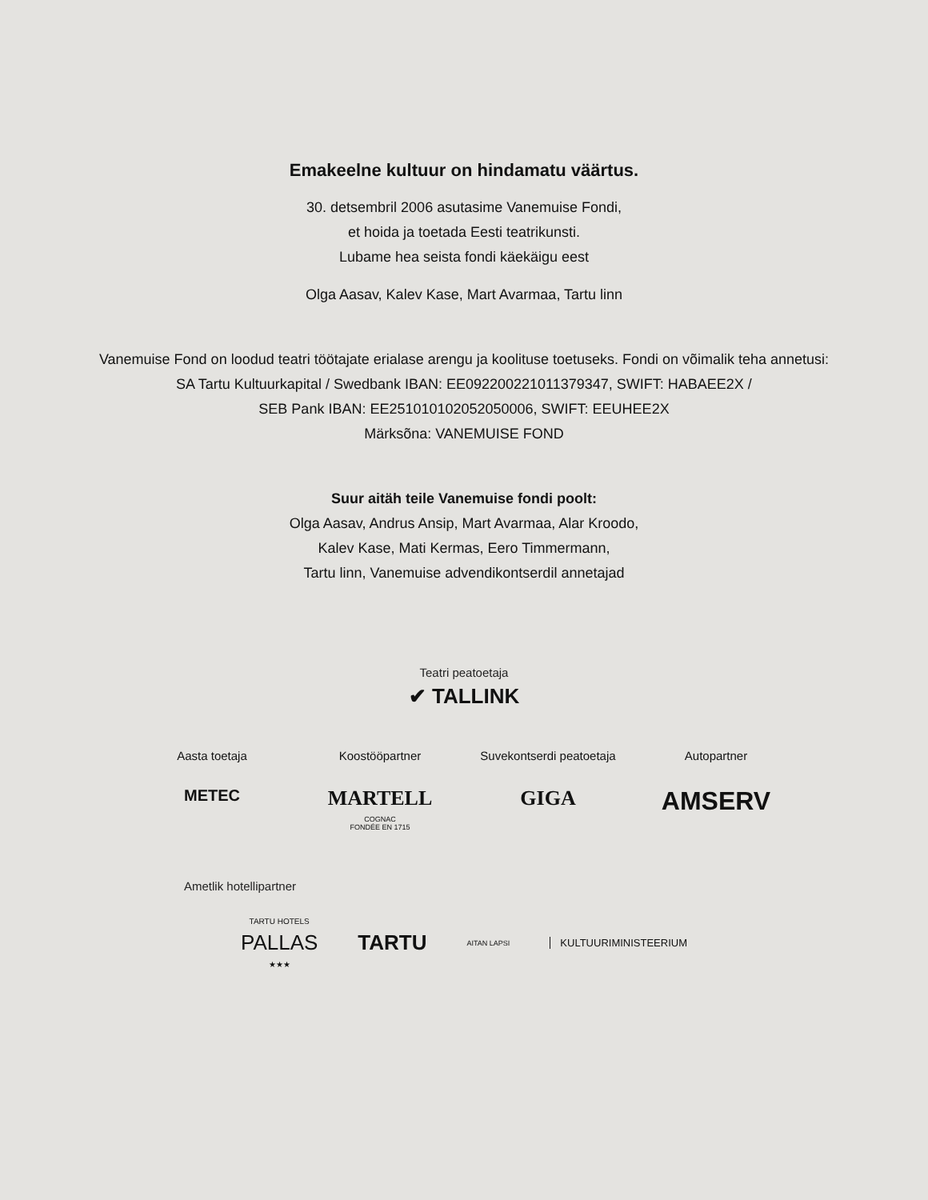Emakeelne kultuur on hindamatu väärtus.
30. detsembril 2006 asutasime Vanemuise Fondi,
et hoida ja toetada Eesti teatrikunsti.
Lubame hea seista fondi käekäigu eest
Olga Aasav, Kalev Kase, Mart Avarmaa, Tartu linn
Vanemuise Fond on loodud teatri töötajate erialase arengu ja koolituse toetuseks. Fondi on võimalik teha annetusi:
SA Tartu Kultuurkapital / Swedbank IBAN: EE092200221011379347, SWIFT: HABAEE2X /
SEB Pank IBAN: EE251010102052050006, SWIFT: EEUHEE2X
Märksõna: VANEMUISE FOND
Suur aitäh teile Vanemuise fondi poolt:
Olga Aasav, Andrus Ansip, Mart Avarmaa, Alar Kroodo,
Kalev Kase, Mati Kermas, Eero Timmermann,
Tartu linn, Vanemuise advendikontserdil annetajad
Teatri peatoetaja
✔ TALLINK
Aasta toetaja
METEC
Koostööpartner
MARTELL
COGNAC
FONDÉE EN 1715
Suvekontserdi peatoetaja
GIGA
Autopartner
AMSERV
Ametlik hotellipartner
TARTU HOTELS
PALLAS
★★★
TARTU
AITAN LAPSI
KULTUURIMINISTEERIUM